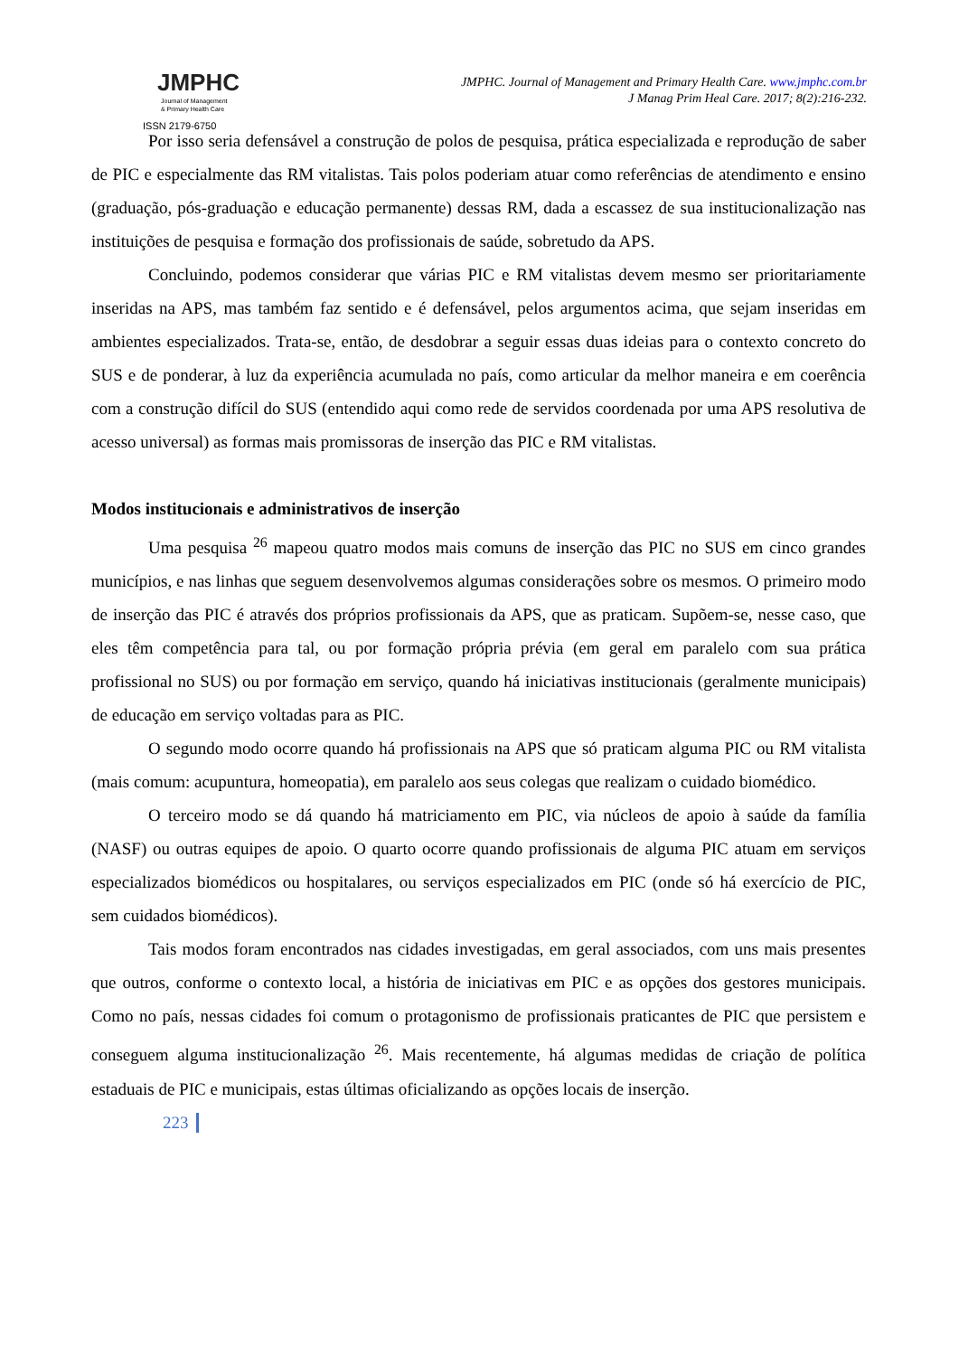JMPHC
Journal of Management
& Primary Health Care
ISSN 2179-6750
JMPHC. Journal of Management and Primary Health Care. www.jmphc.com.br
J Manag Prim Heal Care. 2017; 8(2):216-232.
Por isso seria defensável a construção de polos de pesquisa, prática especializada e reprodução de saber de PIC e especialmente das RM vitalistas. Tais polos poderiam atuar como referências de atendimento e ensino (graduação, pós-graduação e educação permanente) dessas RM, dada a escassez de sua institucionalização nas instituições de pesquisa e formação dos profissionais de saúde, sobretudo da APS.
Concluindo, podemos considerar que várias PIC e RM vitalistas devem mesmo ser prioritariamente inseridas na APS, mas também faz sentido e é defensável, pelos argumentos acima, que sejam inseridas em ambientes especializados. Trata-se, então, de desdobrar a seguir essas duas ideias para o contexto concreto do SUS e de ponderar, à luz da experiência acumulada no país, como articular da melhor maneira e em coerência com a construção difícil do SUS (entendido aqui como rede de servidos coordenada por uma APS resolutiva de acesso universal) as formas mais promissoras de inserção das PIC e RM vitalistas.
Modos institucionais e administrativos de inserção
Uma pesquisa <sup>26</sup> mapeou quatro modos mais comuns de inserção das PIC no SUS em cinco grandes municípios, e nas linhas que seguem desenvolvemos algumas considerações sobre os mesmos. O primeiro modo de inserção das PIC é através dos próprios profissionais da APS, que as praticam. Supõem-se, nesse caso, que eles têm competência para tal, ou por formação própria prévia (em geral em paralelo com sua prática profissional no SUS) ou por formação em serviço, quando há iniciativas institucionais (geralmente municipais) de educação em serviço voltadas para as PIC.
O segundo modo ocorre quando há profissionais na APS que só praticam alguma PIC ou RM vitalista (mais comum: acupuntura, homeopatia), em paralelo aos seus colegas que realizam o cuidado biomédico.
O terceiro modo se dá quando há matriciamento em PIC, via núcleos de apoio à saúde da família (NASF) ou outras equipes de apoio. O quarto ocorre quando profissionais de alguma PIC atuam em serviços especializados biomédicos ou hospitalares, ou serviços especializados em PIC (onde só há exercício de PIC, sem cuidados biomédicos).
Tais modos foram encontrados nas cidades investigadas, em geral associados, com uns mais presentes que outros, conforme o contexto local, a história de iniciativas em PIC e as opções dos gestores municipais. Como no país, nessas cidades foi comum o protagonismo de profissionais praticantes de PIC que persistem e conseguem alguma institucionalização <sup>26</sup>. Mais recentemente, há algumas medidas de criação de política estaduais de PIC e municipais, estas últimas oficializando as opções locais de inserção.
223